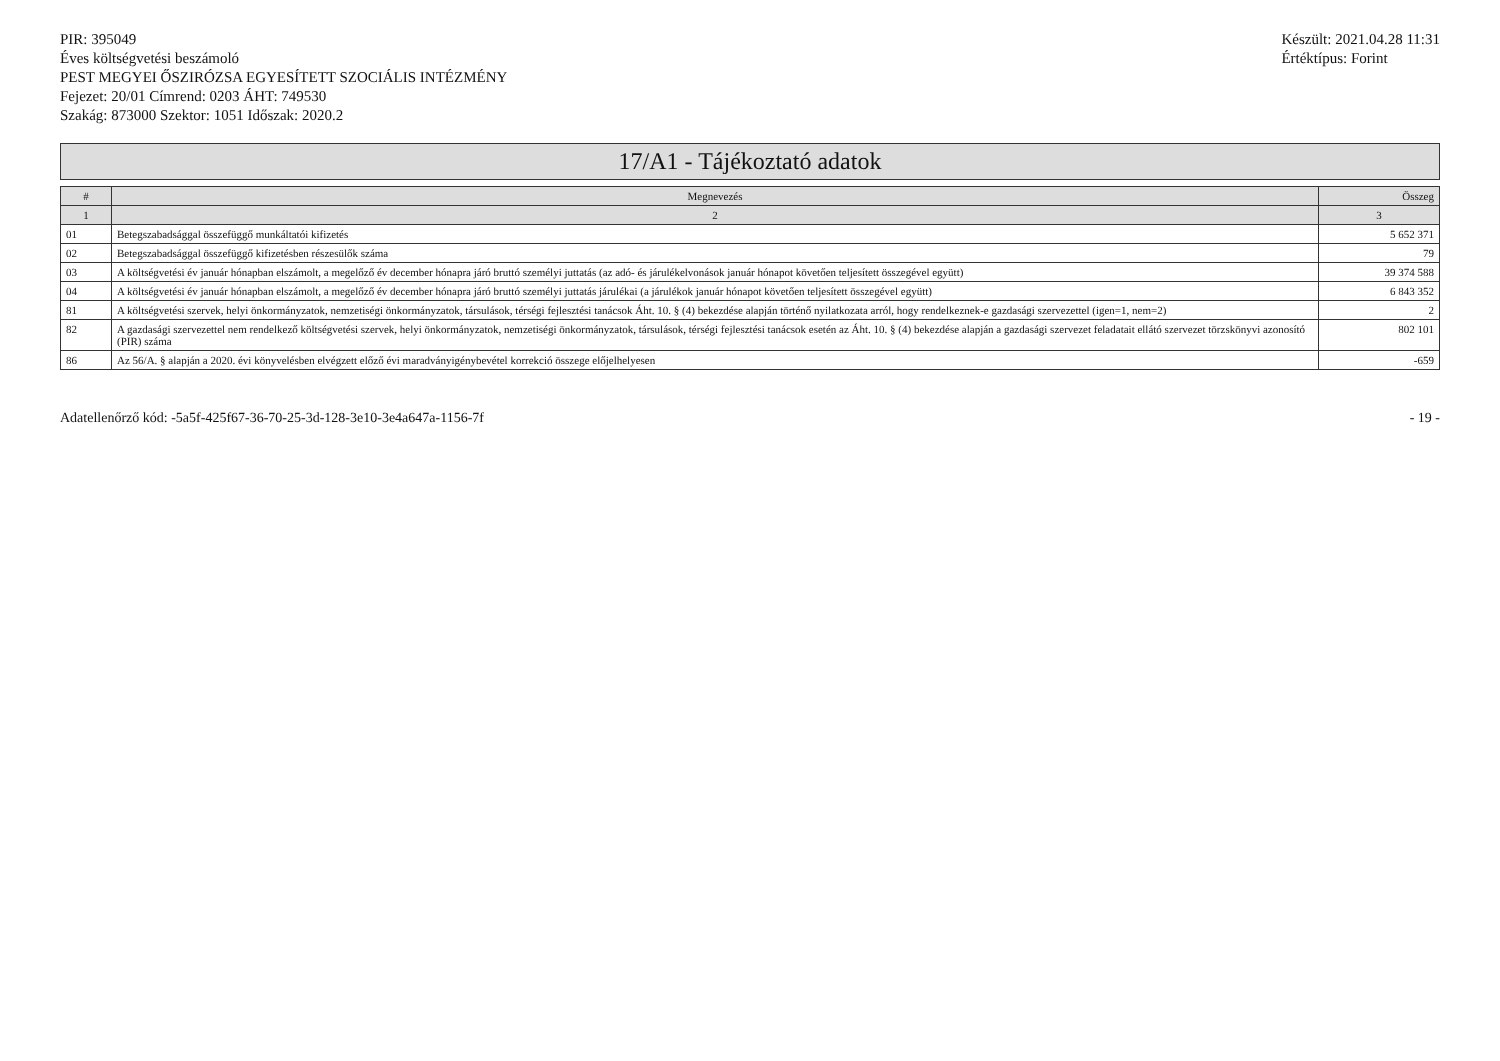PIR: 395049
Éves költségvetési beszámoló
PEST MEGYEI ŐSZIRÓZSA EGYESÍTETT SZOCIÁLIS INTÉZMÉNY
Fejezet: 20/01 Címrend: 0203 ÁHT: 749530
Szakág: 873000 Szektor: 1051 Időszak: 2020.2
Készült: 2021.04.28 11:31
Értéktípus: Forint
17/A1 - Tájékoztató adatok
| # | Megnevezés | Összeg |
| --- | --- | --- |
| 1 | 2 | 3 |
| 01 | Betegszabadsággal összefüggő munkáltatói kifizetés | 5 652 371 |
| 02 | Betegszabadsággal összefüggő kifizetésben részesülők száma | 79 |
| 03 | A költségvetési év január hónapban elszámolt, a megelőző év december hónapra járó bruttó személyi juttatás (az adó- és járulékelvonások január hónapot követően teljesített összegével együtt) | 39 374 588 |
| 04 | A költségvetési év január hónapban elszámolt, a megelőző év december hónapra járó bruttó személyi juttatás járulékai (a járulékok január hónapot követően teljesített összegével együtt) | 6 843 352 |
| 81 | A költségvetési szervek, helyi önkormányzatok, nemzetiségi önkormányzatok, társulások, térségi fejlesztési tanácsok Áht. 10. § (4) bekezdése alapján történő nyilatkozata arról, hogy rendelkeznek-e gazdasági szervezettel (igen=1, nem=2) | 2 |
| 82 | A gazdasági szervezettel nem rendelkező költségvetési szervek, helyi önkormányzatok, nemzetiségi önkormányzatok, társulások, térségi fejlesztési tanácsok esetén az Áht. 10. § (4) bekezdése alapján a gazdasági szervezet feladatait ellátó szervezet törzskönyvi azonosító (PIR) száma | 802 101 |
| 86 | Az 56/A. § alapján a 2020. évi könyvelésben elvégzett előző évi maradványigénybevétel korrekció összege előjelhelyesen | -659 |
Adatellenőrző kód: -5a5f-425f67-36-70-25-3d-128-3e10-3e4a647a-1156-7f
- 19 -